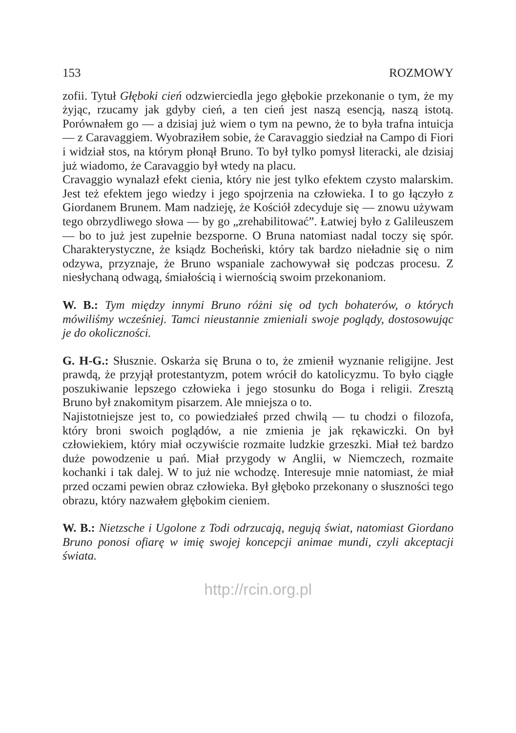153 ROZMOWY
zofii. Tytuł Głęboki cień odzwierciedla jego głębokie przekonanie o tym, że my żyjąc, rzucamy jak gdyby cień, a ten cień jest naszą esencją, naszą istotą. Porównałem go — a dzisiaj już wiem o tym na pewno, że to była trafna intuicja — z Caravaggiem. Wyobraziłem sobie, że Caravaggio siedział na Campo di Fiori i widział stos, na którym płonął Bruno. To był tylko pomysł literacki, ale dzisiaj już wiadomo, że Caravaggio był wtedy na placu.
Cravaggio wynalazł efekt cienia, który nie jest tylko efektem czysto malarskim. Jest też efektem jego wiedzy i jego spojrzenia na człowieka. I to go łączyło z Giordanem Brunem. Mam nadzieję, że Kościół zdecyduje się — znowu używam tego obrzydliwego słowa — by go „zrehabilitować”. Łatwiej było z Galileuszem — bo to już jest zupełnie bezsporne. O Bruna natomiast nadal toczy się spór. Charakterystyczne, że ksiądz Bocheński, który tak bardzo nieładnie się o nim odzywa, przyznaje, że Bruno wspaniale zachowywał się podczas procesu. Z niesłychaną odwagą, śmiałością i wiernością swoim przekonaniom.
W. B.: Tym między innymi Bruno różni się od tych bohaterów, o których mówiliśmy wcześniej. Tamci nieustannie zmieniali swoje poglądy, dostosowując je do okoliczności.
G. H-G.: Słusznie. Oskarża się Bruna o to, że zmienił wyznanie religijne. Jest prawdą, że przyjął protestantyzm, potem wrócił do katolicyzmu. To było ciągłe poszukiwanie lepszego człowieka i jego stosunku do Boga i religii. Zresztą Bruno był znakomitym pisarzem. Ale mniejsza o to.
Najistotniejsze jest to, co powiedziałeś przed chwilą — tu chodzi o filozofa, który broni swoich poglądów, a nie zmienia je jak rękawiczki. On był człowiekiem, który miał oczywiście rozmaite ludzkie grzeszki. Miał też bardzo duże powodzenie u pań. Miał przygody w Anglii, w Niemczech, rozmaite kochanki i tak dalej. W to już nie wchodzę. Interesuje mnie natomiast, że miał przed oczami pewien obraz człowieka. Był głęboko przekonany o słuszności tego obrazu, który nazwałem głębokim cieniem.
W. B.: Nietzsche i Ugolone z Todi odrzucają, negują świat, natomiast Giordano Bruno ponosi ofiarę w imię swojej koncepcji animae mundi, czyli akceptacji świata.
http://rcin.org.pl